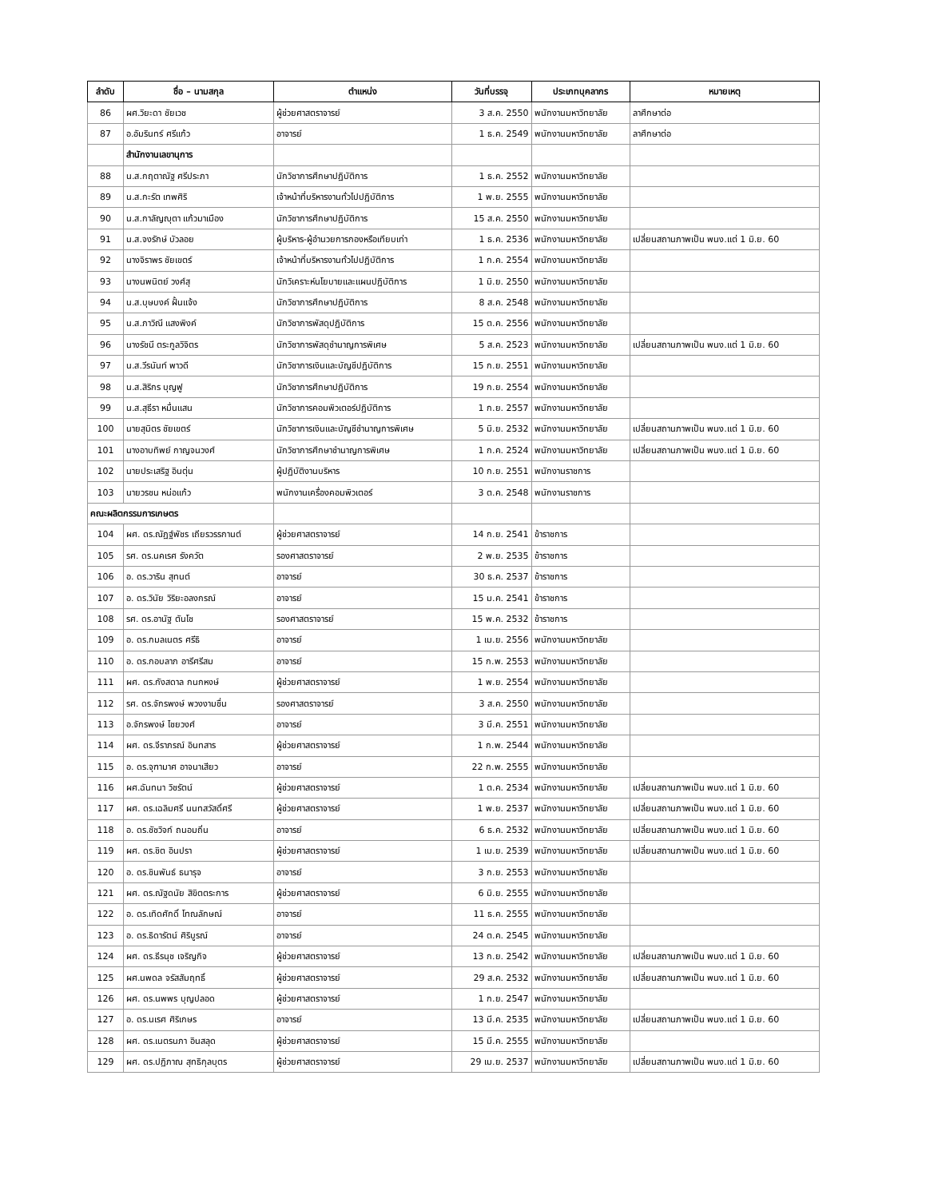| ลำดับ | ชื่อ – นามสกุล | ตำแหน่ง | วันที่บรรจุ | ประเภทบุคลากร | หมายเหตุ |
| --- | --- | --- | --- | --- | --- |
| 86 | ผศ.วิยะดา ชัยเวช | ผู้ช่วยศาสตราจารย์ | 3 ส.ค. 2550 | พนักงานมหาวิทยาลัย | ลาศึกษาต่อ |
| 87 | อ.อัมรินทร์ ศรีแก้ว | อาจารย์ | 1 ธ.ค. 2549 | พนักงานมหาวิทยาลัย | ลาศึกษาต่อ |
| | สำนักงานเลขานุการ | | | | |
| 88 | น.ส.กฤตาณัฐ ศรีประภา | นักวิชาการศึกษาปฏิบัติการ | 1 ธ.ค. 2552 | พนักงานมหาวิทยาลัย | |
| 89 | น.ส.กะรัต เทพศิริ | เจ้าหน้าที่บริหารงานทั่วไปปฏิบัติการ | 1 พ.ย. 2555 | พนักงานมหาวิทยาลัย | |
| 90 | น.ส.กาลัญญุตา แก้วมาเมือง | นักวิชาการศึกษาปฏิบัติการ | 15 ส.ค. 2550 | พนักงานมหาวิทยาลัย | |
| 91 | น.ส.จงรักษ์ บัวลอย | ผู้บริหาร-ผู้อำนวยการกองหรือเทียบเท่า | 1 ธ.ค. 2536 | พนักงานมหาวิทยาลัย | เปลี่ยนสถานภาพเป็น พนง.แต่ 1 มิ.ย. 60 |
| 92 | นางจิราพร ชัยเขตร์ | เจ้าหน้าที่บริหารงานทั่วไปปฏิบัติการ | 1 ก.ค. 2554 | พนักงานมหาวิทยาลัย | |
| 93 | นางนพนิตย์ วงศ์สุ | นักวิเคราะห์นโยบายและแผนปฏิบัติการ | 1 มิ.ย. 2550 | พนักงานมหาวิทยาลัย | |
| 94 | น.ส.บุษบงค์ ฝั้นแจ้ง | นักวิชาการศึกษาปฏิบัติการ | 8 ส.ค. 2548 | พนักงานมหาวิทยาลัย | |
| 95 | น.ส.ภาวิณี แสงพิงค์ | นักวิชาการพัสดุปฏิบัติการ | 15 ต.ค. 2556 | พนักงานมหาวิทยาลัย | |
| 96 | นางรัชนี ตระกูลวิจิตร | นักวิชาการพัสดุชำนาญการพิเศษ | 5 ส.ค. 2523 | พนักงานมหาวิทยาลัย | เปลี่ยนสถานภาพเป็น พนง.แต่ 1 มิ.ย. 60 |
| 97 | น.ส.วีรนันท์ พาวดี | นักวิชาการเงินและบัญชีปฏิบัติการ | 15 ก.ย. 2551 | พนักงานมหาวิทยาลัย | |
| 98 | น.ส.สิริกร บุญฟู | นักวิชาการศึกษาปฏิบัติการ | 19 ก.ย. 2554 | พนักงานมหาวิทยาลัย | |
| 99 | น.ส.สุธีรา หมื่นแสน | นักวิชาการคอมพิวเตอร์ปฏิบัติการ | 1 ก.ย. 2557 | พนักงานมหาวิทยาลัย | |
| 100 | นายสุมิตร ชัยเขตร์ | นักวิชาการเงินและบัญชีชำนาญการพิเศษ | 5 มิ.ย. 2532 | พนักงานมหาวิทยาลัย | เปลี่ยนสถานภาพเป็น พนง.แต่ 1 มิ.ย. 60 |
| 101 | นางอาบทิพย์ กาญจนวงศ์ | นักวิชาการศึกษาชำนาญการพิเศษ | 1 ก.ค. 2524 | พนักงานมหาวิทยาลัย | เปลี่ยนสถานภาพเป็น พนง.แต่ 1 มิ.ย. 60 |
| 102 | นายประเสริฐ อินตุ่น | ผู้ปฏิบัติงานบริหาร | 10 ก.ย. 2551 | พนักงานราชการ | |
| 103 | นายวรชน หน่อแก้ว | พนักงานเครื่องคอมพิวเตอร์ | 3 ต.ค. 2548 | พนักงานราชการ | |
| คณะผลิตกรรมการเกษตร | | | | | |
| 104 | ผศ. ดร.ณัฏฐ์พัชร เถียรวรรกานต์ | ผู้ช่วยศาสตราจารย์ | 14 ก.ย. 2541 | ข้าราชการ | |
| 105 | รศ. ดร.นคเรศ รังควัต | รองศาสตราจารย์ | 2 พ.ย. 2535 | ข้าราชการ | |
| 106 | อ. ดร.วาริน สุทนต์ | อาจารย์ | 30 ธ.ค. 2537 | ข้าราชการ | |
| 107 | อ. ดร.วินัย วิริยะอลงกรณ์ | อาจารย์ | 15 ม.ค. 2541 | ข้าราชการ | |
| 108 | รศ. ดร.อานัฐ ตันโช | รองศาสตราจารย์ | 15 พ.ค. 2532 | ข้าราชการ | |
| 109 | อ. ดร.กมลเนตร ศรีธิ | อาจารย์ | 1 เม.ย. 2556 | พนักงานมหาวิทยาลัย | |
| 110 | อ. ดร.กอบลาภ อารีศรีสม | อาจารย์ | 15 ก.พ. 2553 | พนักงานมหาวิทยาลัย | |
| 111 | ผศ. ดร.กังสดาล กนกหงษ์ | ผู้ช่วยศาสตราจารย์ | 1 พ.ย. 2554 | พนักงานมหาวิทยาลัย | |
| 112 | รศ. ดร.จักรพงษ์ พวงงามชื่น | รองศาสตราจารย์ | 3 ส.ค. 2550 | พนักงานมหาวิทยาลัย | |
| 113 | อ.จักรพงษ์ ไชยวงศ์ | อาจารย์ | 3 มี.ค. 2551 | พนักงานมหาวิทยาลัย | |
| 114 | ผศ. ดร.จีราภรณ์ อินทสาร | ผู้ช่วยศาสตราจารย์ | 1 ก.พ. 2544 | พนักงานมหาวิทยาลัย | |
| 115 | อ. ดร.จุฑามาศ อาจนาเสียว | อาจารย์ | 22 ก.พ. 2555 | พนักงานมหาวิทยาลัย | |
| 116 | ผศ.ฉันทนา วิชรัตน์ | ผู้ช่วยศาสตราจารย์ | 1 ต.ค. 2534 | พนักงานมหาวิทยาลัย | เปลี่ยนสถานภาพเป็น พนง.แต่ 1 มิ.ย. 60 |
| 117 | ผศ. ดร.เฉลิมศรี นนทสวัสดิ์ศรี | ผู้ช่วยศาสตราจารย์ | 1 พ.ย. 2537 | พนักงานมหาวิทยาลัย | เปลี่ยนสถานภาพเป็น พนง.แต่ 1 มิ.ย. 60 |
| 118 | อ. ดร.ชัชวิจก์ ถนอมถิ่น | อาจารย์ | 6 ธ.ค. 2532 | พนักงานมหาวิทยาลัย | เปลี่ยนสถานภาพเป็น พนง.แต่ 1 มิ.ย. 60 |
| 119 | ผศ. ดร.ชิต อินปรา | ผู้ช่วยศาสตราจารย์ | 1 เม.ย. 2539 | พนักงานมหาวิทยาลัย | เปลี่ยนสถานภาพเป็น พนง.แต่ 1 มิ.ย. 60 |
| 120 | อ. ดร.ชินพันธ์ ธนารุจ | อาจารย์ | 3 ก.ย. 2553 | พนักงานมหาวิทยาลัย | |
| 121 | ผศ. ดร.ณัฐดนัย สิขิตตระการ | ผู้ช่วยศาสตราจารย์ | 6 มิ.ย. 2555 | พนักงานมหาวิทยาลัย | |
| 122 | อ. ดร.เทิดศักดิ์ โทณลักษณ์ | อาจารย์ | 11 ธ.ค. 2555 | พนักงานมหาวิทยาลัย | |
| 123 | อ. ดร.ธิดารัตน์ ศิริบูรณ์ | อาจารย์ | 24 ต.ค. 2545 | พนักงานมหาวิทยาลัย | |
| 124 | ผศ. ดร.ธีรนุช เจริญกิจ | ผู้ช่วยศาสตราจารย์ | 13 ก.ย. 2542 | พนักงานมหาวิทยาลัย | เปลี่ยนสถานภาพเป็น พนง.แต่ 1 มิ.ย. 60 |
| 125 | ผศ.นพดล จรัสสัมฤทธิ์ | ผู้ช่วยศาสตราจารย์ | 29 ส.ค. 2532 | พนักงานมหาวิทยาลัย | เปลี่ยนสถานภาพเป็น พนง.แต่ 1 มิ.ย. 60 |
| 126 | ผศ. ดร.นพพร บุญปลอด | ผู้ช่วยศาสตราจารย์ | 1 ก.ย. 2547 | พนักงานมหาวิทยาลัย | |
| 127 | อ. ดร.นเรศ ศิริเกษร | อาจารย์ | 13 มี.ค. 2535 | พนักงานมหาวิทยาลัย | เปลี่ยนสถานภาพเป็น พนง.แต่ 1 มิ.ย. 60 |
| 128 | ผศ. ดร.เนตรนภา อินสลุด | ผู้ช่วยศาสตราจารย์ | 15 มี.ค. 2555 | พนักงานมหาวิทยาลัย | |
| 129 | ผศ. ดร.ปฏิภาณ สุทธิกุลบุตร | ผู้ช่วยศาสตราจารย์ | 29 เม.ย. 2537 | พนักงานมหาวิทยาลัย | เปลี่ยนสถานภาพเป็น พนง.แต่ 1 มิ.ย. 60 |